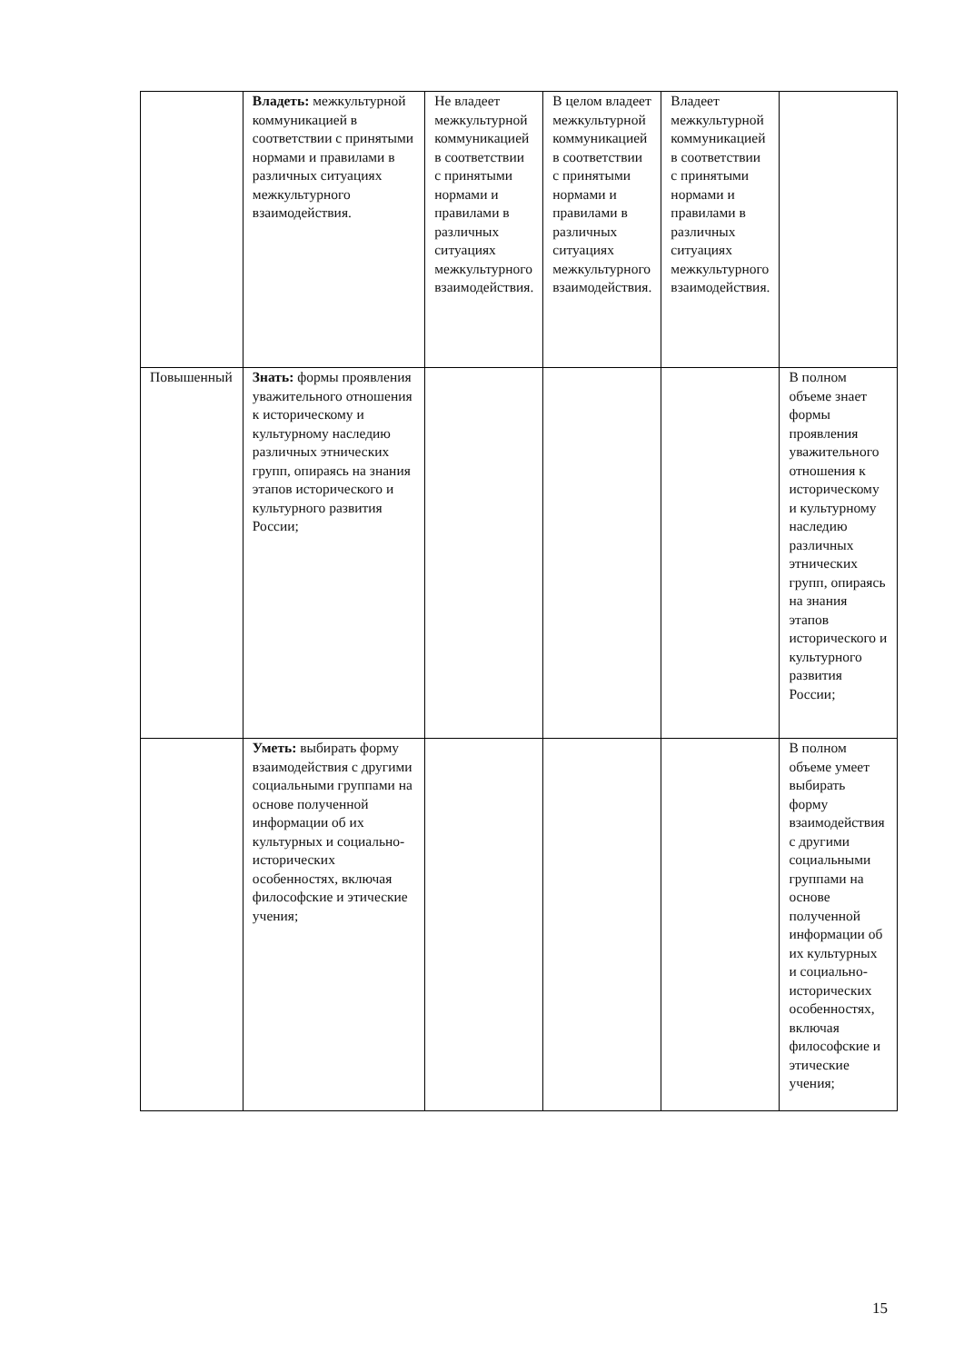| | Владеть: межкультурной коммуникацией в соответствии с принятыми нормами и правилами в различных ситуациях межкультурного взаимодействия. | Не владеет межкультурной коммуникацией в соответствии с принятыми нормами и правилами в различных ситуациях межкультурного взаимодействия. | В целом владеет межкультурной коммуникацией в соответствии с принятыми нормами и правилами в различных ситуациях межкультурного взаимодействия. | Владеет межкультурной коммуникацией в соответствии с принятыми нормами и правилами в различных ситуациях межкультурного взаимодействия. | |
| Повышенный | Знать: формы проявления уважительного отношения к историческому и культурному наследию различных этнических групп, опираясь на знания этапов исторического и культурного развития России; | | | | В полном объеме знает формы проявления уважительного отношения к историческому и культурному наследию различных этнических групп, опираясь на знания этапов исторического и культурного развития России; |
| | Уметь: выбирать форму взаимодействия с другими социальными группами на основе полученной информации об их культурных и социально-исторических особенностях, включая философские и этические учения; | | | | В полном объеме умеет выбирать форму взаимодействия с другими социальными группами на основе полученной информации об их культурных и социально-исторических особенностях, включая философские и этические учения; |
15